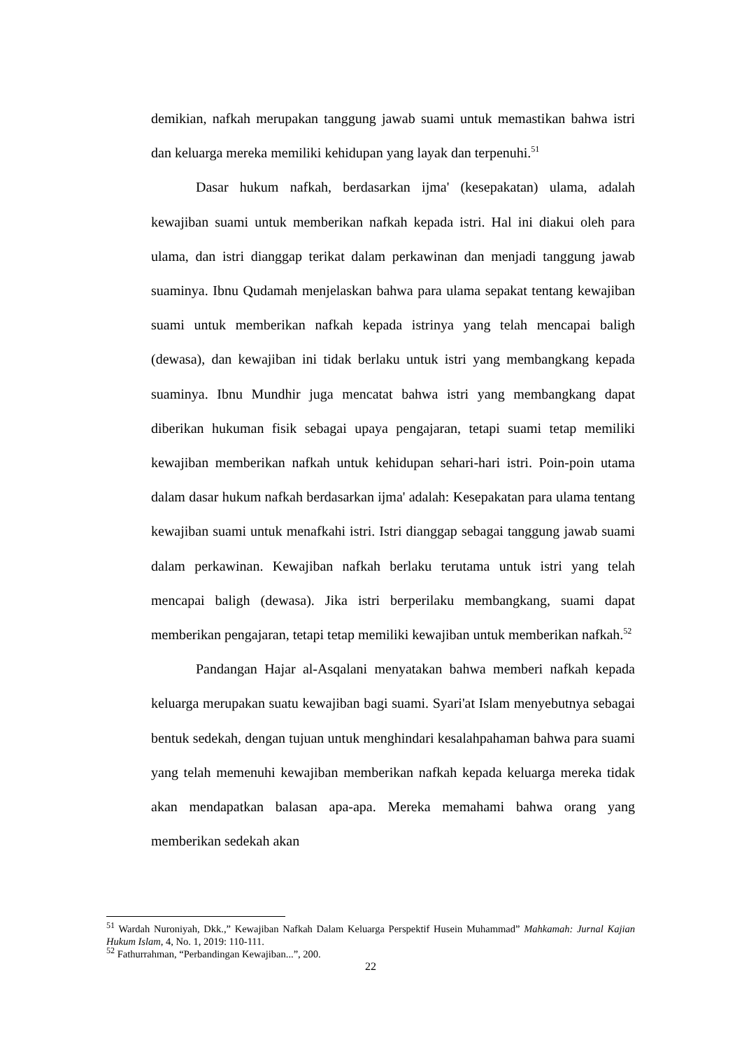demikian, nafkah merupakan tanggung jawab suami untuk memastikan bahwa istri dan keluarga mereka memiliki kehidupan yang layak dan terpenuhi.<sup>51</sup>
Dasar hukum nafkah, berdasarkan ijma' (kesepakatan) ulama, adalah kewajiban suami untuk memberikan nafkah kepada istri. Hal ini diakui oleh para ulama, dan istri dianggap terikat dalam perkawinan dan menjadi tanggung jawab suaminya. Ibnu Qudamah menjelaskan bahwa para ulama sepakat tentang kewajiban suami untuk memberikan nafkah kepada istrinya yang telah mencapai baligh (dewasa), dan kewajiban ini tidak berlaku untuk istri yang membangkang kepada suaminya. Ibnu Mundhir juga mencatat bahwa istri yang membangkang dapat diberikan hukuman fisik sebagai upaya pengajaran, tetapi suami tetap memiliki kewajiban memberikan nafkah untuk kehidupan sehari-hari istri. Poin-poin utama dalam dasar hukum nafkah berdasarkan ijma' adalah: Kesepakatan para ulama tentang kewajiban suami untuk menafkahi istri. Istri dianggap sebagai tanggung jawab suami dalam perkawinan. Kewajiban nafkah berlaku terutama untuk istri yang telah mencapai baligh (dewasa). Jika istri berperilaku membangkang, suami dapat memberikan pengajaran, tetapi tetap memiliki kewajiban untuk memberikan nafkah.<sup>52</sup>
Pandangan Hajar al-Asqalani menyatakan bahwa memberi nafkah kepada keluarga merupakan suatu kewajiban bagi suami. Syari'at Islam menyebutnya sebagai bentuk sedekah, dengan tujuan untuk menghindari kesalahpahaman bahwa para suami yang telah memenuhi kewajiban memberikan nafkah kepada keluarga mereka tidak akan mendapatkan balasan apa-apa. Mereka memahami bahwa orang yang memberikan sedekah akan
<sup>51</sup> Wardah Nuroniyah, Dkk.,” Kewajiban Nafkah Dalam Keluarga Perspektif Husein Muhammad” Mahkamah: Jurnal Kajian Hukum Islam, 4, No. 1, 2019: 110-111.
<sup>52</sup> Fathurrahman, “Perbandingan Kewajiban...”, 200.
22